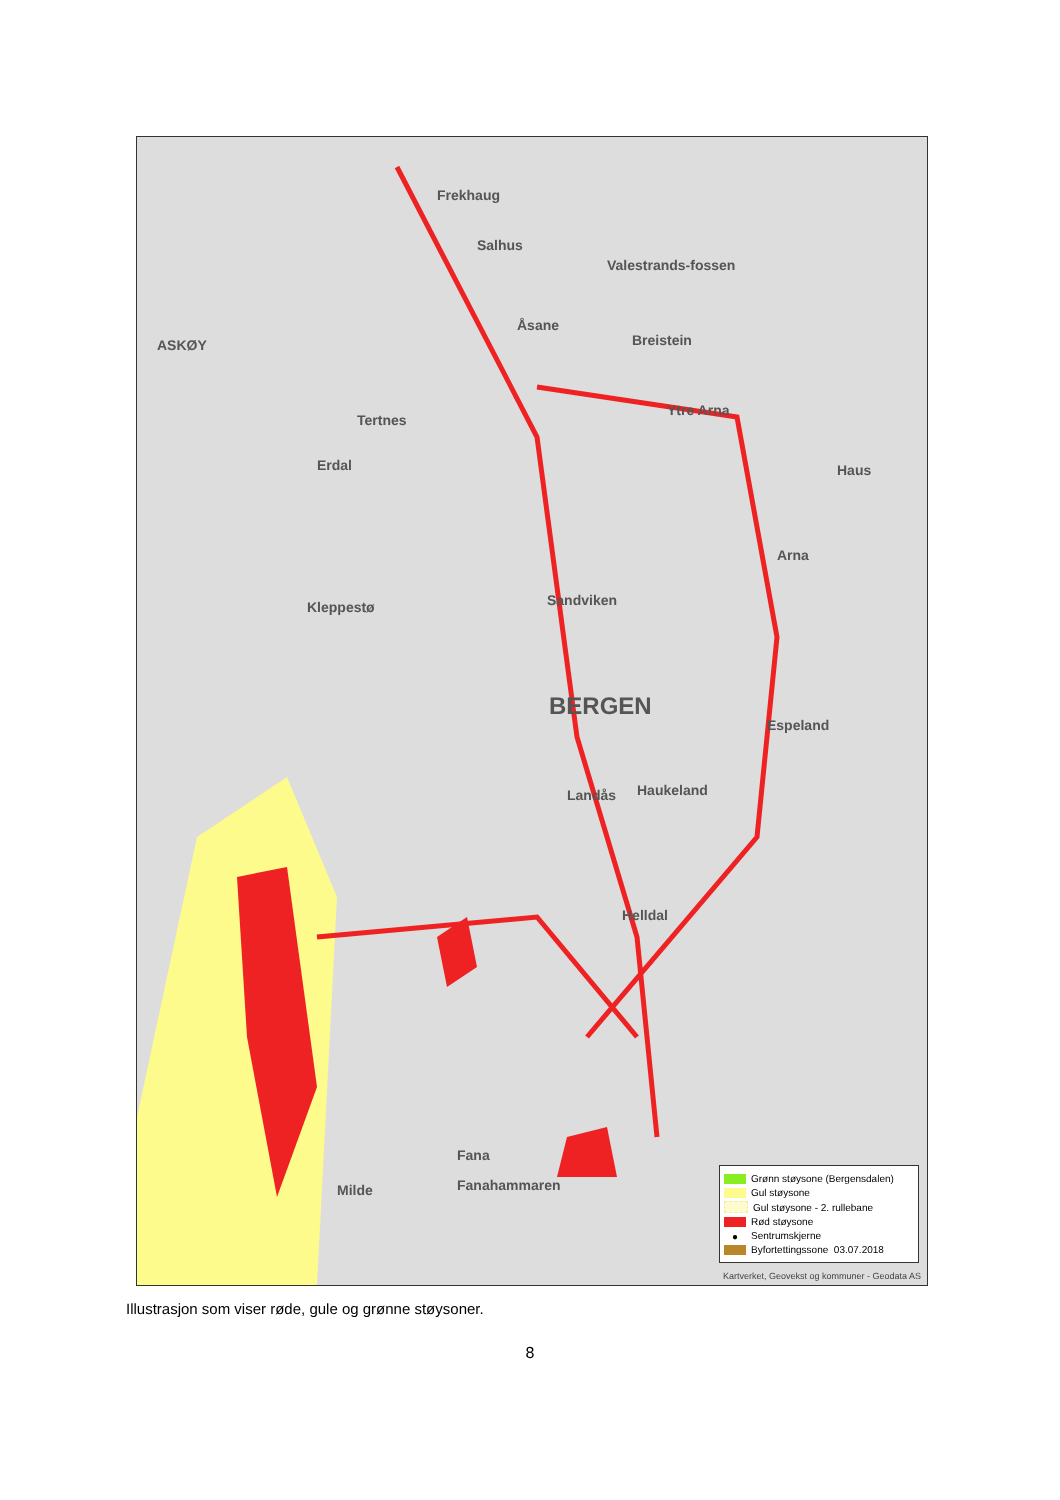Frekhaug
Salhus
Åsane
ASKØY
Valestrands-fossen
Breistein
Ytre Arna
Tertnes
Erdal Haus
Arna
Sandviken Kleppestø
BERGEN
Espeland
Landås Haukeland
Helldal
Fana
Fanahammaren Milde
Grønn støysone (Bergensdalen)
Gul støysone
Gul støysone - 2. rullebane
Rød støysone
● Sentrumskjerne
Byfortettingssone 03.07.2018
Kartverket, Geovekst og kommuner - Geodata AS
Illustrasjon som viser røde, gule og grønne støysoner.
8